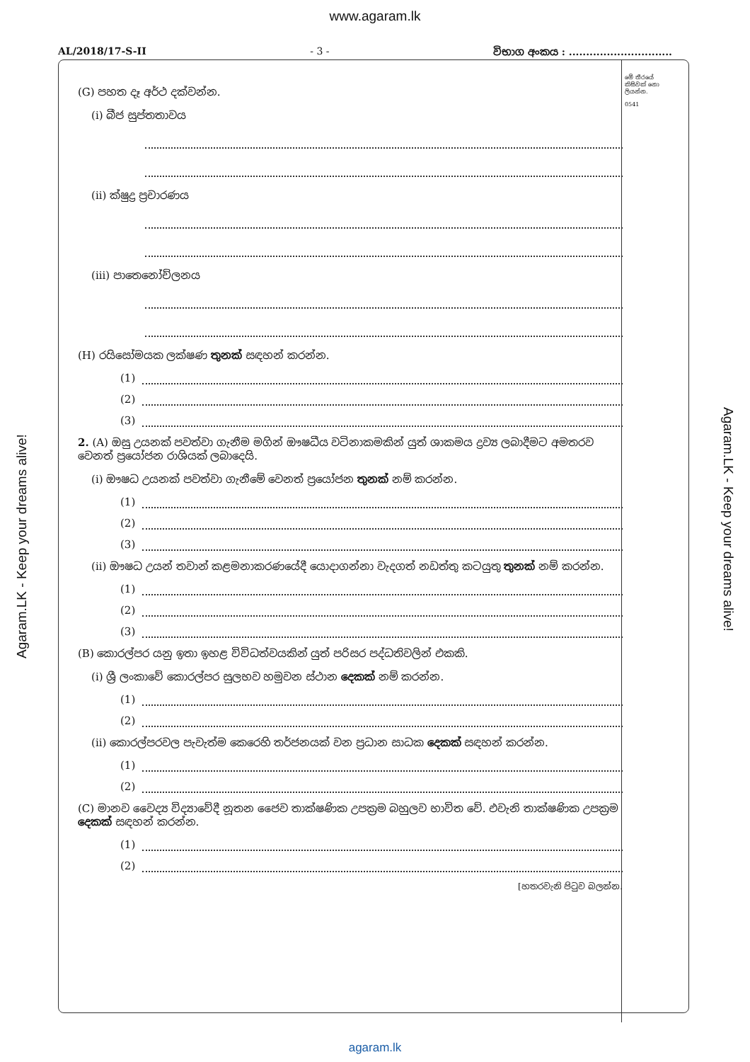www.agaram.lk
AL/2018/17-S-II - 3 - විභාග අංකය : ..............................
මේ තීරයේ කිසිවක් නො ලියන්න.
0541
(G) පහත දෑ අර්ථ දක්වන්න.
(i) බීජ සුප්තතාවය
(ii) ක්ෂුද්‍ර ප්‍රචාරණය
(iii) පාතෙනෝච්ලනය
(H) රයිසෝමයක ලක්ෂණ තුනක් සඳහන් කරන්න.
(1)
(2)
(3)
2. (A) ඔසු උයනක් පවත්වා ගැනීම මගින් ඖෂධීය වටිනාකමකින් යුත් ශාකමය ද්‍රව්‍ය ලබාදීමට අමතරව වෙනත් ප්‍රයෝජන රාශියක් ලබාදෙයි.
(i) ඖෂධ උයනක් පවත්වා ගැනීමේ වෙනත් ප්‍රයෝජන තුනක් නම් කරන්න.
(1)
(2)
(3)
(ii) ඖෂධ උයන් තවාන් කළමනාකරණයේදී යොදාගන්නා වැදගත් නඩත්තු කටයුතු තුනක් නම් කරන්න.
(1)
(2)
(3)
(B) කොරල්පර යනු ඉතා ඉහළ විවිධත්වයකින් යුත් පරිසර පද්ධතිවලින් එකකි.
(i) ශ්‍රී ලංකාවේ කොරල්පර සුලභව හමුවන ස්ථාන දෙකක් නම් කරන්න.
(1)
(2)
(ii) කොරල්පරවල පැවැත්ම කෙරෙහි තර්ජනයක් වන ප්‍රධාන සාධක දෙකක් සඳහන් කරන්න.
(1)
(2)
(C) මානව වෛද්‍ය විද්‍යාවේදී නූතන ජෛව තාක්ෂණික උපක්‍රම බහුලව භාවිත වේ. එවැනි තාක්ෂණික උපක්‍රම දෙකක් සඳහන් කරන්න.
(1)
(2)
[හතරවැනි පිටුව බලන්න.
Agaram.LK - Keep your dreams alive!
Agaram.LK - Keep your dreams alive!
agaram.lk